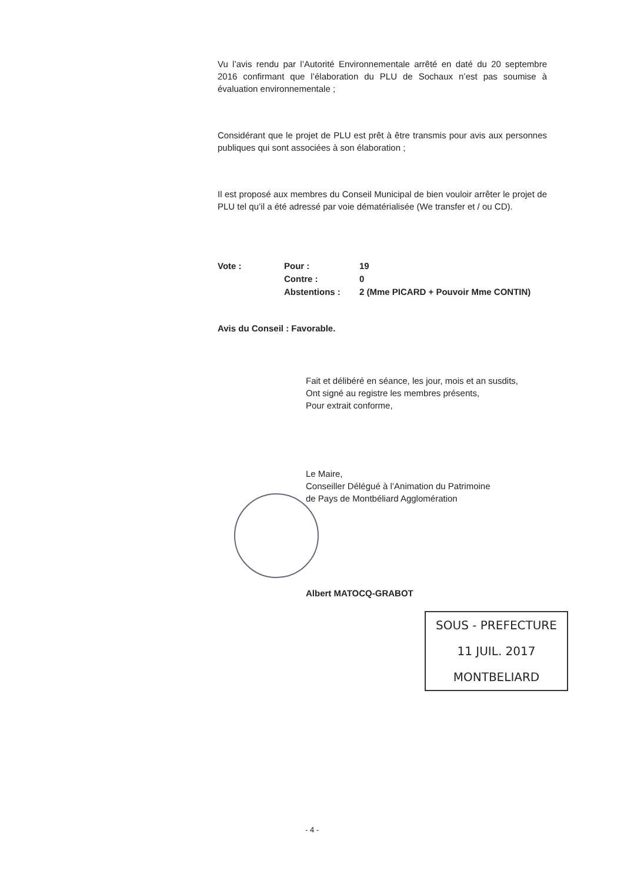Vu l’avis rendu par l’Autorité Environnementale arrêté en daté du 20 septembre 2016 confirmant que l’élaboration du PLU de Sochaux n’est pas soumise à évaluation environnementale ;
Considérant que le projet de PLU est prêt à être transmis pour avis aux personnes publiques qui sont associées à son élaboration ;
Il est proposé aux membres du Conseil Municipal de bien vouloir arrêter le projet de PLU tel qu’il a été adressé par voie dématérialisée (We transfer et / ou CD).
Vote :
Pour :
19
Contre :
0
Abstentions :
2 (Mme PICARD + Pouvoir Mme CONTIN)
Avis du Conseil : Favorable.
Fait et délibéré en séance, les jour, mois et an susdits,
Ont signé au registre les membres présents,
Pour extrait conforme,
Le Maire,
Conseiller Délégué à l’Animation du Patrimoine
de Pays de Montbéliard Agglomération
Albert MATOCQ-GRABOT
SOUS - PREFECTURE
11 JUIL. 2017
MONTBELIARD
- 4 -